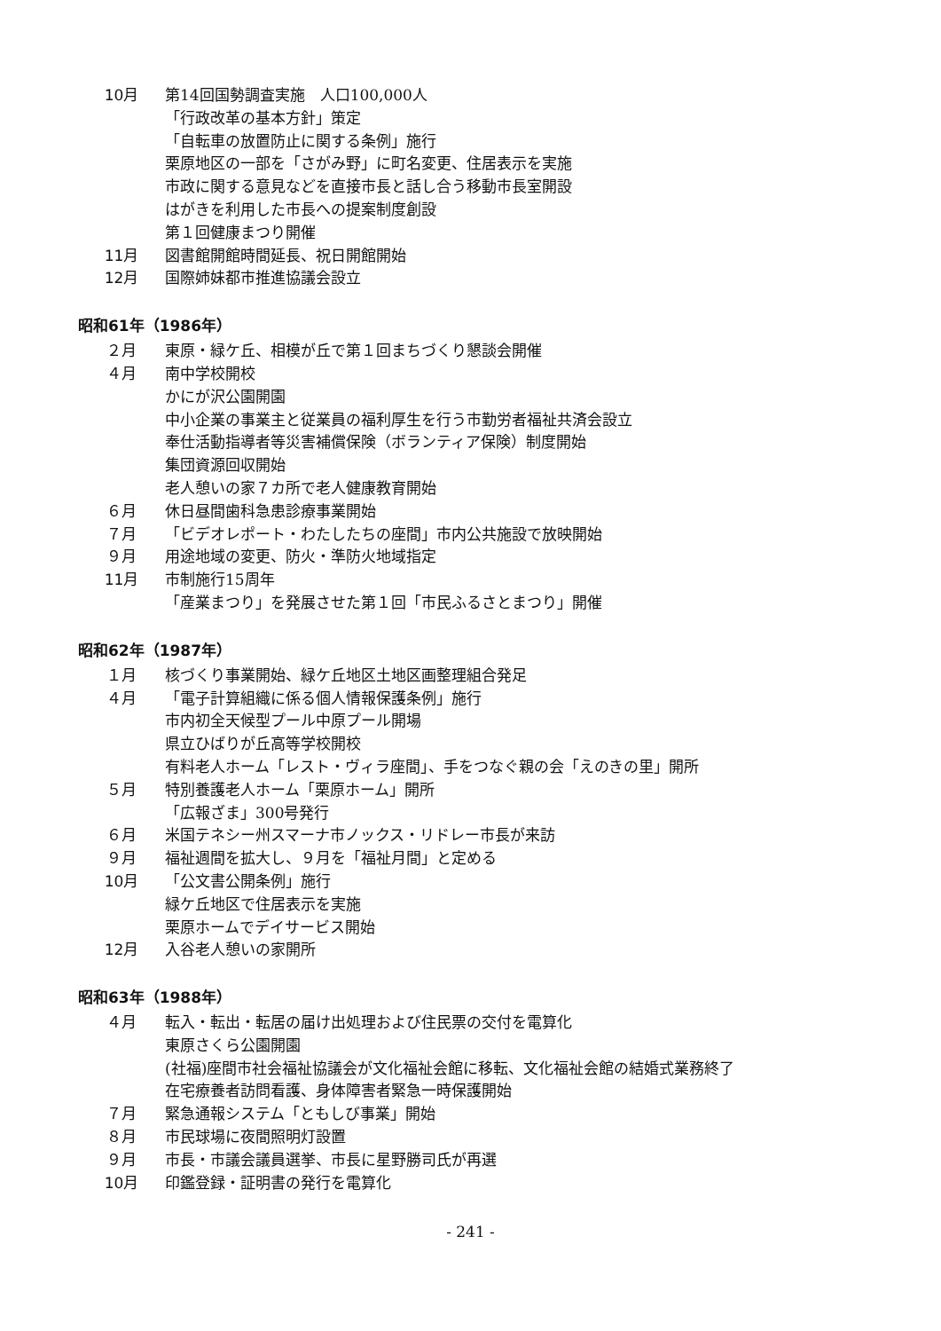10月 第14回国勢調査実施　人口100,000人
「行政改革の基本方針」策定
「自転車の放置防止に関する条例」施行
栗原地区の一部を「さがみ野」に町名変更、住居表示を実施
市政に関する意見などを直接市長と話し合う移動市長室開設
はがきを利用した市長への提案制度創設
第１回健康まつり開催
11月 図書館開館時間延長、祝日開館開始
12月 国際姉妹都市推進協議会設立
昭和61年（1986年）
２月 東原・緑ケ丘、相模が丘で第１回まちづくり懇談会開催
４月 南中学校開校
かにが沢公園開園
中小企業の事業主と従業員の福利厚生を行う市勤労者福祉共済会設立
奉仕活動指導者等災害補償保険（ボランティア保険）制度開始
集団資源回収開始
老人憩いの家７カ所で老人健康教育開始
６月 休日昼間歯科急患診療事業開始
７月 「ビデオレポート・わたしたちの座間」市内公共施設で放映開始
９月 用途地域の変更、防火・準防火地域指定
11月 市制施行15周年
「産業まつり」を発展させた第１回「市民ふるさとまつり」開催
昭和62年（1987年）
１月 核づくり事業開始、緑ケ丘地区土地区画整理組合発足
４月 「電子計算組織に係る個人情報保護条例」施行
市内初全天候型プール中原プール開場
県立ひばりが丘高等学校開校
有料老人ホーム「レスト・ヴィラ座間」、手をつなぐ親の会「えのきの里」開所
５月 特別養護老人ホーム「栗原ホーム」開所
「広報ざま」300号発行
６月 米国テネシー州スマーナ市ノックス・リドレー市長が来訪
９月 福祉週間を拡大し、９月を「福祉月間」と定める
10月 「公文書公開条例」施行
緑ケ丘地区で住居表示を実施
栗原ホームでデイサービス開始
12月 入谷老人憩いの家開所
昭和63年（1988年）
４月 転入・転出・転居の届け出処理および住民票の交付を電算化
東原さくら公園開園
(社福)座間市社会福祉協議会が文化福祉会館に移転、文化福祉会館の結婚式業務終了
在宅療養者訪問看護、身体障害者緊急一時保護開始
７月 緊急通報システム「ともしび事業」開始
８月 市民球場に夜間照明灯設置
９月 市長・市議会議員選挙、市長に星野勝司氏が再選
10月 印鑑登録・証明書の発行を電算化
- 241 -